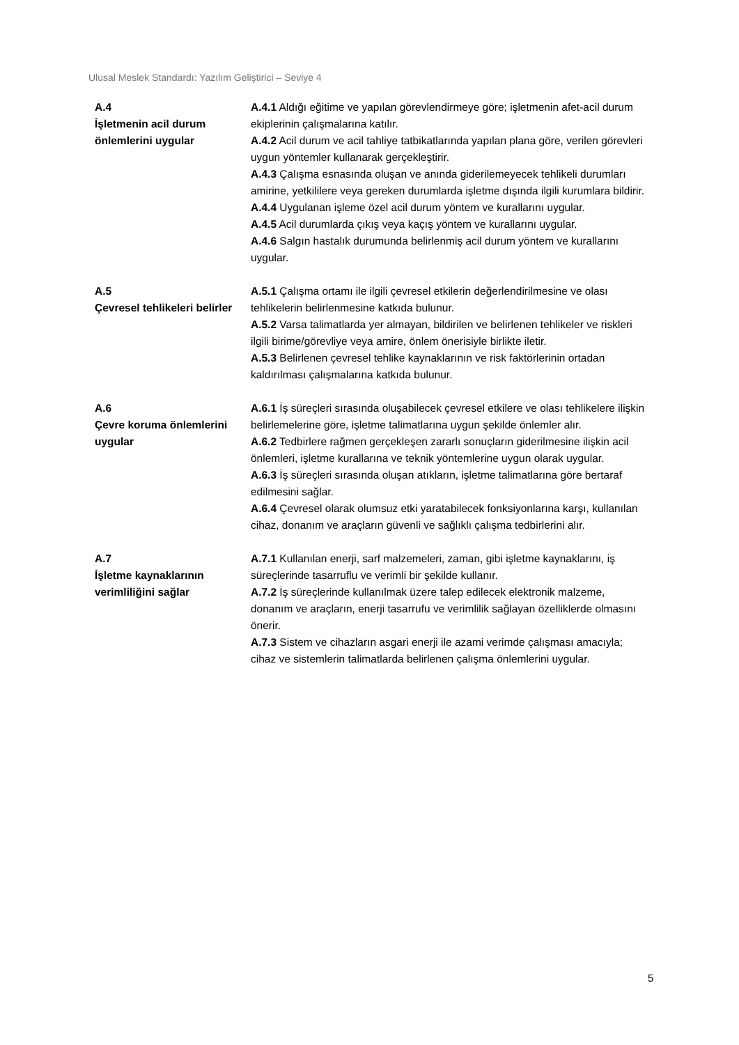Ulusal Meslek Standardı: Yazılım Geliştirici – Seviye 4
| A.4 İşletmenin acil durum önlemlerini uygular | A.4.1 Aldığı eğitime ve yapılan görevlendirmeye göre; işletmenin afet-acil durum ekiplerinin çalışmalarına katılır. A.4.2 Acil durum ve acil tahliye tatbikatlarında yapılan plana göre, verilen görevleri uygun yöntemler kullanarak gerçekleştirir. A.4.3 Çalışma esnasında oluşan ve anında giderilemeyecek tehlikeli durumları amirine, yetkililere veya gereken durumlarda işletme dışında ilgili kurumlara bildirir. A.4.4 Uygulanan işleme özel acil durum yöntem ve kurallarını uygular. A.4.5 Acil durumlarda çıkış veya kaçış yöntem ve kurallarını uygular. A.4.6 Salgın hastalık durumunda belirlenmiş acil durum yöntem ve kurallarını uygular. |
| A.5 Çevresel tehlikeleri belirler | A.5.1 Çalışma ortamı ile ilgili çevresel etkilerin değerlendirilmesine ve olası tehlikelerin belirlenmesine katkıda bulunur. A.5.2 Varsa talimatlarda yer almayan, bildirilen ve belirlenen tehlikeler ve riskleri ilgili birime/görevliye veya amire, önlem önerisiyle birlikte iletir. A.5.3 Belirlenen çevresel tehlike kaynaklarının ve risk faktörlerinin ortadan kaldırılması çalışmalarına katkıda bulunur. |
| A.6 Çevre koruma önlemlerini uygular | A.6.1 İş süreçleri sırasında oluşabilecek çevresel etkilere ve olası tehlikelere ilişkin belirlemelerine göre, işletme talimatlarına uygun şekilde önlemler alır. A.6.2 Tedbirlere rağmen gerçekleşen zararlı sonuçların giderilmesine ilişkin acil önlemleri, işletme kurallarına ve teknik yöntemlerine uygun olarak uygular. A.6.3 İş süreçleri sırasında oluşan atıkların, işletme talimatlarına göre bertaraf edilmesini sağlar. A.6.4 Çevresel olarak olumsuz etki yaratabilecek fonksiyonlarına karşı, kullanılan cihaz, donanım ve araçların güvenli ve sağlıklı çalışma tedbirlerini alır. |
| A.7 İşletme kaynaklarının verimliliğini sağlar | A.7.1 Kullanılan enerji, sarf malzemeleri, zaman, gibi işletme kaynaklarını, iş süreçlerinde tasarruflu ve verimli bir şekilde kullanır. A.7.2 İş süreçlerinde kullanılmak üzere talep edilecek elektronik malzeme, donanım ve araçların, enerji tasarrufu ve verimlilik sağlayan özelliklerde olmasını önerir. A.7.3 Sistem ve cihazların asgari enerji ile azami verimde çalışması amacıyla; cihaz ve sistemlerin talimatlarda belirlenen çalışma önlemlerini uygular. |
5